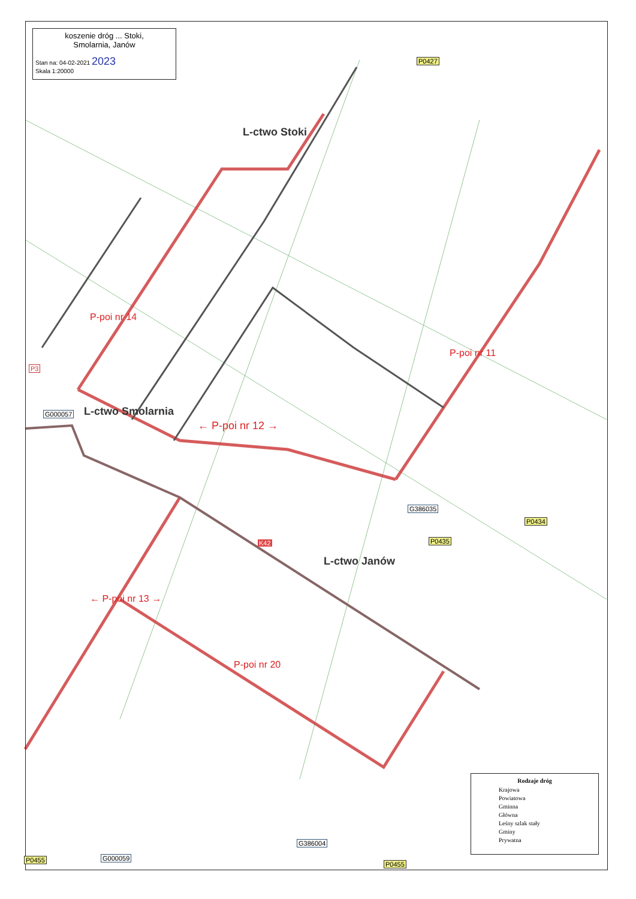koszenie dróg ... Stoki,
Smolarnia, Janów
Stan na: 04-02-2021 2023
Skala 1:20000
L-ctwo Stoki
L-ctwo Smolarnia
L-ctwo Janów
← P-poi nr 12 →
P-poi nr 14
P-poi nr 11
← P-poi nr 13 →
P-poi nr 20
K42
G386035
G000057
P0434
P0435
P0455
P0455
P0427
G386004
G000059
P3
Rodzaje dróg
Krajowa
Powiatowa
Gminna
Główna
Leśny szlak stały
Gminy
Prywatna